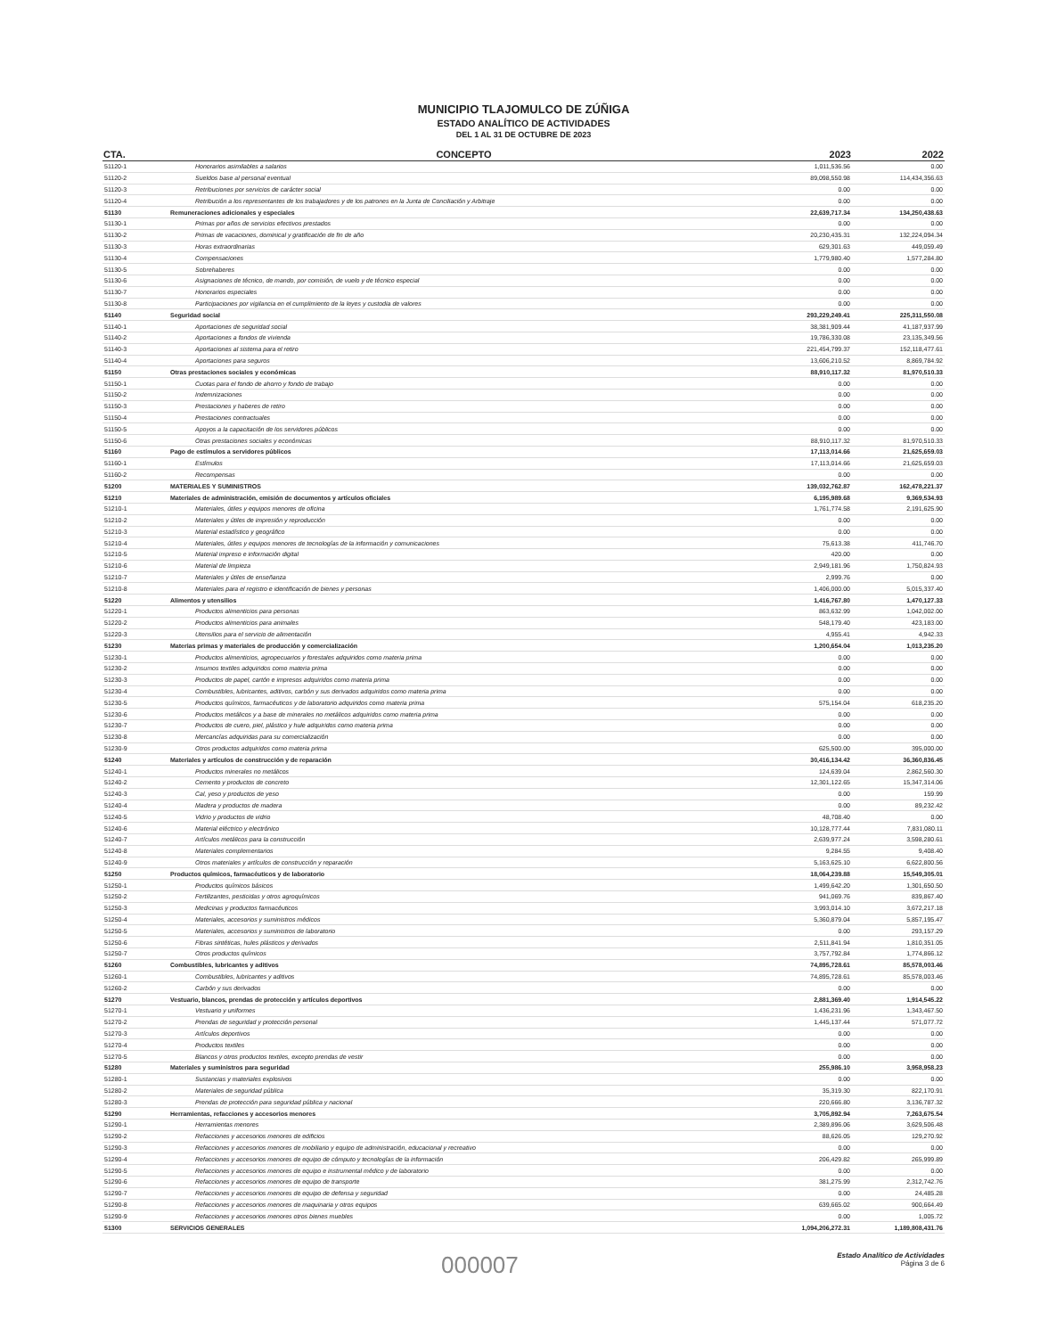MUNICIPIO TLAJOMULCO DE ZÚÑIGA
ESTADO ANALÍTICO DE ACTIVIDADES
DEL 1 AL 31 DE OCTUBRE DE 2023
| CTA. | CONCEPTO | 2023 | 2022 |
| --- | --- | --- | --- |
| 51120-1 | Honorarios asimilables a salarios | 1,011,536.56 | 0.00 |
| 51120-2 | Sueldos base al personal eventual | 89,098,550.98 | 114,434,356.63 |
| 51120-3 | Retribuciones por servicios de carácter social | 0.00 | 0.00 |
| 51120-4 | Retribución a los representantes de los trabajadores y de los patrones en la Junta de Conciliación y Arbitraje | 0.00 | 0.00 |
| 51130 | Remuneraciones adicionales y especiales | 22,639,717.34 | 134,250,438.63 |
| 51130-1 | Primas por años de servicios efectivos prestados | 0.00 | 0.00 |
| 51130-2 | Primas de vacaciones, dominical y gratificación de fin de año | 20,230,435.31 | 132,224,094.34 |
| 51130-3 | Horas extraordinarias | 629,301.63 | 449,059.49 |
| 51130-4 | Compensaciones | 1,779,980.40 | 1,577,284.80 |
| 51130-5 | Sobrehaberes | 0.00 | 0.00 |
| 51130-6 | Asignaciones de técnico, de mando, por comisión, de vuelo y de técnico especial | 0.00 | 0.00 |
| 51130-7 | Honorarios especiales | 0.00 | 0.00 |
| 51130-8 | Participaciones por vigilancia en el cumplimiento de la leyes y custodia de valores | 0.00 | 0.00 |
| 51140 | Seguridad social | 293,229,249.41 | 225,311,550.08 |
| 51140-1 | Aportaciones de seguridad social | 38,381,909.44 | 41,187,937.99 |
| 51140-2 | Aportaciones a fondos de vivienda | 19,786,330.08 | 23,135,349.56 |
| 51140-3 | Aportaciones al sistema para el retiro | 221,454,799.37 | 152,118,477.61 |
| 51140-4 | Aportaciones para seguros | 13,606,210.52 | 8,869,784.92 |
| 51150 | Otras prestaciones sociales y económicas | 88,910,117.32 | 81,970,510.33 |
| 51150-1 | Cuotas para el fondo de ahorro y fondo de trabajo | 0.00 | 0.00 |
| 51150-2 | Indemnizaciones | 0.00 | 0.00 |
| 51150-3 | Prestaciones y haberes de retiro | 0.00 | 0.00 |
| 51150-4 | Prestaciones contractuales | 0.00 | 0.00 |
| 51150-5 | Apoyos a la capacitación de los servidores públicos | 0.00 | 0.00 |
| 51150-6 | Otras prestaciones sociales y económicas | 88,910,117.32 | 81,970,510.33 |
| 51160 | Pago de estímulos a servidores públicos | 17,113,014.66 | 21,625,659.03 |
| 51160-1 | Estímulos | 17,113,014.66 | 21,625,659.03 |
| 51160-2 | Recompensas | 0.00 | 0.00 |
| 51200 | MATERIALES Y SUMINISTROS | 139,032,762.87 | 162,478,221.37 |
| 51210 | Materiales de administración, emisión de documentos y artículos oficiales | 6,195,989.68 | 9,369,534.93 |
| 51210-1 | Materiales, útiles y equipos menores de oficina | 1,761,774.58 | 2,191,625.90 |
| 51210-2 | Materiales y útiles de impresión y reproducción | 0.00 | 0.00 |
| 51210-3 | Material estadístico y geográfico | 0.00 | 0.00 |
| 51210-4 | Materiales, útiles y equipos menores de tecnologías de la información y comunicaciones | 75,613.38 | 411,746.70 |
| 51210-5 | Material impreso e información digital | 420.00 | 0.00 |
| 51210-6 | Material de limpieza | 2,949,181.96 | 1,750,824.93 |
| 51210-7 | Materiales y útiles de enseñanza | 2,999.76 | 0.00 |
| 51210-8 | Materiales para el registro e identificación de bienes y personas | 1,406,000.00 | 5,015,337.40 |
| 51220 | Alimentos y utensilios | 1,416,767.80 | 1,470,127.33 |
| 51220-1 | Productos alimenticios para personas | 863,632.99 | 1,042,002.00 |
| 51220-2 | Productos alimenticios para animales | 548,179.40 | 423,183.00 |
| 51220-3 | Utensilios para el servicio de alimentación | 4,955.41 | 4,942.33 |
| 51230 | Materias primas y materiales de producción y comercialización | 1,200,654.04 | 1,013,235.20 |
| 51230-1 | Productos alimenticios, agropecuarios y forestales adquiridos como materia prima | 0.00 | 0.00 |
| 51230-2 | Insumos textiles adquiridos como materia prima | 0.00 | 0.00 |
| 51230-3 | Productos de papel, cartón e impresos adquiridos como materia prima | 0.00 | 0.00 |
| 51230-4 | Combustibles, lubricantes, aditivos, carbón y sus derivados adquiridos como materia prima | 0.00 | 0.00 |
| 51230-5 | Productos químicos, farmacéuticos y de laboratorio adquiridos como materia prima | 575,154.04 | 618,235.20 |
| 51230-6 | Productos metálicos y a base de minerales no metálicos adquiridos como materia prima | 0.00 | 0.00 |
| 51230-7 | Productos de cuero, piel, plástico y hule adquiridos como materia prima | 0.00 | 0.00 |
| 51230-8 | Mercancías adquiridas para su comercialización | 0.00 | 0.00 |
| 51230-9 | Otros productos adquiridos como materia prima | 625,500.00 | 395,000.00 |
| 51240 | Materiales y artículos de construcción y de reparación | 30,416,134.42 | 36,360,836.45 |
| 51240-1 | Productos minerales no metálicos | 124,639.04 | 2,862,560.30 |
| 51240-2 | Cemento y productos de concreto | 12,301,122.65 | 15,347,314.06 |
| 51240-3 | Cal, yeso y productos de yeso | 0.00 | 159.99 |
| 51240-4 | Madera y productos de madera | 0.00 | 89,232.42 |
| 51240-5 | Vidrio y productos de vidrio | 48,708.40 | 0.00 |
| 51240-6 | Material eléctrico y electrónico | 10,128,777.44 | 7,831,080.11 |
| 51240-7 | Artículos metálicos para la construcción | 2,639,977.24 | 3,598,280.61 |
| 51240-8 | Materiales complementarios | 9,284.55 | 9,408.40 |
| 51240-9 | Otros materiales y artículos de construcción y reparación | 5,163,625.10 | 6,622,800.56 |
| 51250 | Productos químicos, farmacéuticos y de laboratorio | 18,064,239.88 | 15,549,305.01 |
| 51250-1 | Productos químicos básicos | 1,499,642.20 | 1,301,650.50 |
| 51250-2 | Fertilizantes, pesticidas y otros agroquímicos | 941,069.76 | 839,867.40 |
| 51250-3 | Medicinas y productos farmacéuticos | 3,993,014.10 | 3,672,217.18 |
| 51250-4 | Materiales, accesorios y suministros médicos | 5,360,879.04 | 5,857,195.47 |
| 51250-5 | Materiales, accesorios y suministros de laboratorio | 0.00 | 293,157.29 |
| 51250-6 | Fibras sintéticas, hules plásticos y derivados | 2,511,841.94 | 1,810,351.05 |
| 51250-7 | Otros productos químicos | 3,757,792.84 | 1,774,866.12 |
| 51260 | Combustibles, lubricantes y aditivos | 74,895,728.61 | 85,578,003.46 |
| 51260-1 | Combustibles, lubricantes y aditivos | 74,895,728.61 | 85,578,003.46 |
| 51260-2 | Carbón y sus derivados | 0.00 | 0.00 |
| 51270 | Vestuario, blancos, prendas de protección y artículos deportivos | 2,881,369.40 | 1,914,545.22 |
| 51270-1 | Vestuario y uniformes | 1,436,231.96 | 1,343,467.50 |
| 51270-2 | Prendas de seguridad y protección personal | 1,445,137.44 | 571,077.72 |
| 51270-3 | Artículos deportivos | 0.00 | 0.00 |
| 51270-4 | Productos textiles | 0.00 | 0.00 |
| 51270-5 | Blancos y otros productos textiles, excepto prendas de vestir | 0.00 | 0.00 |
| 51280 | Materiales y suministros para seguridad | 255,986.10 | 3,958,958.23 |
| 51280-1 | Sustancias y materiales explosivos | 0.00 | 0.00 |
| 51280-2 | Materiales de seguridad pública | 35,319.30 | 822,170.91 |
| 51280-3 | Prendas de protección para seguridad pública y nacional | 220,666.80 | 3,136,787.32 |
| 51290 | Herramientas, refacciones y accesorios menores | 3,705,892.94 | 7,263,675.54 |
| 51290-1 | Herramientas menores | 2,389,896.06 | 3,629,506.48 |
| 51290-2 | Refacciones y accesorios menores de edificios | 88,626.05 | 129,270.92 |
| 51290-3 | Refacciones y accesorios menores de mobiliario y equipo de administración, educacional y recreativo | 0.00 | 0.00 |
| 51290-4 | Refacciones y accesorios menores de equipo de cómputo y tecnologías de la información | 206,429.82 | 265,999.89 |
| 51290-5 | Refacciones y accesorios menores de equipo e instrumental médico y de laboratorio | 0.00 | 0.00 |
| 51290-6 | Refacciones y accesorios menores de equipo de transporte | 381,275.99 | 2,312,742.76 |
| 51290-7 | Refacciones y accesorios menores de equipo de defensa y seguridad | 0.00 | 24,485.28 |
| 51290-8 | Refacciones y accesorios menores de maquinaria y otros equipos | 639,665.02 | 900,664.49 |
| 51290-9 | Refacciones y accesorios menores otros bienes muebles | 0.00 | 1,005.72 |
| 51300 | SERVICIOS GENERALES | 1,094,206,272.31 | 1,189,808,431.76 |
000007 Estado Analítico de Actividades
Página 3 de 6